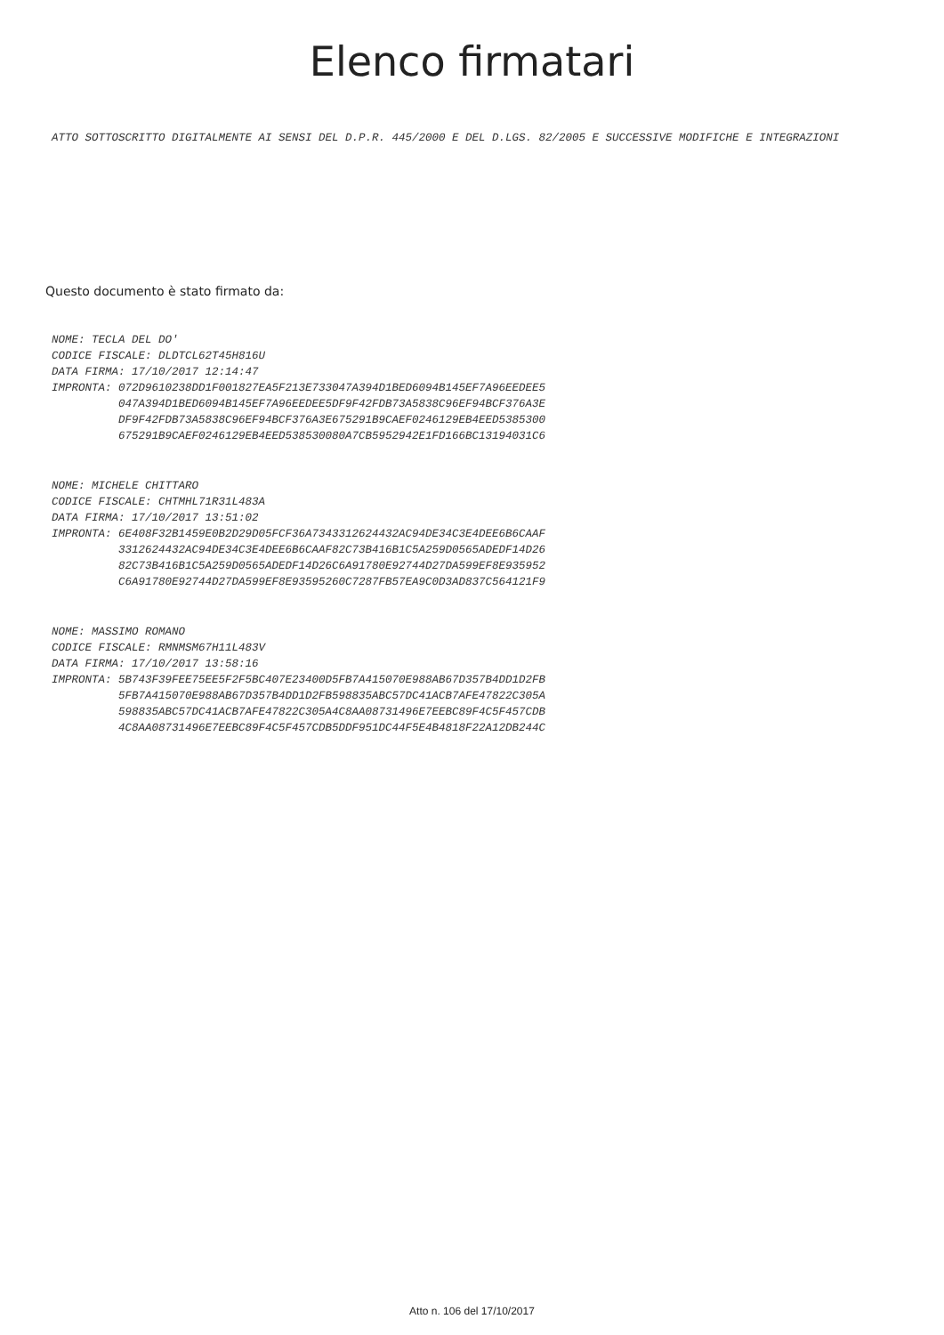Elenco firmatari
ATTO SOTTOSCRITTO DIGITALMENTE AI SENSI DEL D.P.R. 445/2000 E DEL D.LGS. 82/2005 E SUCCESSIVE MODIFICHE E INTEGRAZIONI
Questo documento è stato firmato da:
NOME: TECLA DEL DO' CODICE FISCALE: DLDTCL62T45H816U DATA FIRMA: 17/10/2017 12:14:47 IMPRONTA: 072D9610238DD1F001827EA5F213E733047A394D1BED6094B145EF7A96EEDEE5 047A394D1BED6094B145EF7A96EEDEE5DF9F42FDB73A5838C96EF94BCF376A3E DF9F42FDB73A5838C96EF94BCF376A3E675291B9CAEF0246129EB4EED5385300 675291B9CAEF0246129EB4EED538530080A7CB5952942E1FD166BC13194031C6
NOME: MICHELE CHITTARO CODICE FISCALE: CHTMHL71R31L483A DATA FIRMA: 17/10/2017 13:51:02 IMPRONTA: 6E408F32B1459E0B2D29D05FCF36A7343312624432AC94DE34C3E4DEE6B6CAAF 3312624432AC94DE34C3E4DEE6B6CAAF82C73B416B1C5A259D0565ADEDF14D26 82C73B416B1C5A259D0565ADEDF14D26C6A91780E92744D27DA599EF8E935952 C6A91780E92744D27DA599EF8E93595260C7287FB57EA9C0D3AD837C564121F9
NOME: MASSIMO ROMANO CODICE FISCALE: RMNMSM67H11L483V DATA FIRMA: 17/10/2017 13:58:16 IMPRONTA: 5B743F39FEE75EE5F2F5BC407E23400D5FB7A415070E988AB67D357B4DD1D2FB 5FB7A415070E988AB67D357B4DD1D2FB598835ABC57DC41ACB7AFE47822C305A 598835ABC57DC41ACB7AFE47822C305A4C8AA08731496E7EEBC89F4C5F457CDB 4C8AA08731496E7EEBC89F4C5F457CDB5DDF951DC44F5E4B4818F22A12DB244C
Atto n. 106 del 17/10/2017